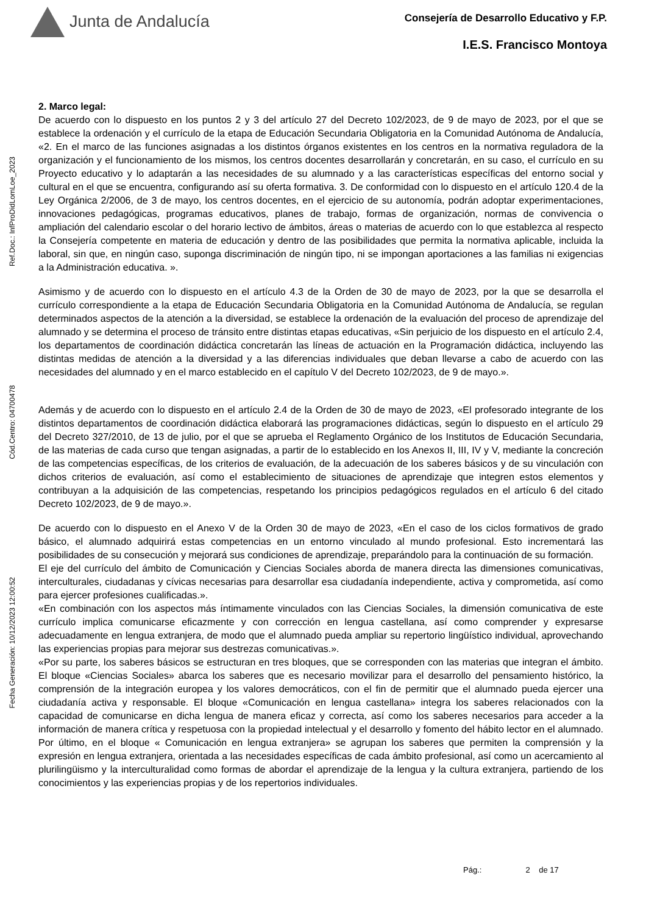Junta de Andalucía
Consejería de Desarrollo Educativo y F.P.
I.E.S. Francisco Montoya
Ref.Doc.: InfProDidLomLoe_2023
Cód.Centro: 04700478
Fecha Generación: 10/12/2023 12:00:52
2. Marco legal:
De acuerdo con lo dispuesto en los puntos 2 y 3 del artículo 27 del Decreto 102/2023, de 9 de mayo de 2023, por el que se establece la ordenación y el currículo de la etapa de Educación Secundaria Obligatoria en la Comunidad Autónoma de Andalucía, «2. En el marco de las funciones asignadas a los distintos órganos existentes en los centros en la normativa reguladora de la organización y el funcionamiento de los mismos, los centros docentes desarrollarán y concretarán, en su caso, el currículo en su Proyecto educativo y lo adaptarán a las necesidades de su alumnado y a las características específicas del entorno social y cultural en el que se encuentra, configurando así su oferta formativa. 3. De conformidad con lo dispuesto en el artículo 120.4 de la Ley Orgánica 2/2006, de 3 de mayo, los centros docentes, en el ejercicio de su autonomía, podrán adoptar experimentaciones, innovaciones pedagógicas, programas educativos, planes de trabajo, formas de organización, normas de convivencia o ampliación del calendario escolar o del horario lectivo de ámbitos, áreas o materias de acuerdo con lo que establezca al respecto la Consejería competente en materia de educación y dentro de las posibilidades que permita la normativa aplicable, incluida la laboral, sin que, en ningún caso, suponga discriminación de ningún tipo, ni se impongan aportaciones a las familias ni exigencias a la Administración educativa. ».
Asimismo y de acuerdo con lo dispuesto en el artículo 4.3 de la Orden de 30 de mayo de 2023, por la que se desarrolla el currículo correspondiente a la etapa de Educación Secundaria Obligatoria en la Comunidad Autónoma de Andalucía, se regulan determinados aspectos de la atención a la diversidad, se establece la ordenación de la evaluación del proceso de aprendizaje del alumnado y se determina el proceso de tránsito entre distintas etapas educativas, «Sin perjuicio de los dispuesto en el artículo 2.4, los departamentos de coordinación didáctica concretarán las líneas de actuación en la Programación didáctica, incluyendo las distintas medidas de atención a la diversidad y a las diferencias individuales que deban llevarse a cabo de acuerdo con las necesidades del alumnado y en el marco establecido en el capítulo V del Decreto 102/2023, de 9 de mayo.».
Además y de acuerdo con lo dispuesto en el artículo 2.4 de la Orden de 30 de mayo de 2023, «El profesorado integrante de los distintos departamentos de coordinación didáctica elaborará las programaciones didácticas, según lo dispuesto en el artículo 29 del Decreto 327/2010, de 13 de julio, por el que se aprueba el Reglamento Orgánico de los Institutos de Educación Secundaria, de las materias de cada curso que tengan asignadas, a partir de lo establecido en los Anexos II, III, IV y V, mediante la concreción de las competencias específicas, de los criterios de evaluación, de la adecuación de los saberes básicos y de su vinculación con dichos criterios de evaluación, así como el establecimiento de situaciones de aprendizaje que integren estos elementos y contribuyan a la adquisición de las competencias, respetando los principios pedagógicos regulados en el artículo 6 del citado Decreto 102/2023, de 9 de mayo.».
De acuerdo con lo dispuesto en el Anexo V de la Orden 30 de mayo de 2023, «En el caso de los ciclos formativos de grado básico, el alumnado adquirirá estas competencias en un entorno vinculado al mundo profesional. Esto incrementará las posibilidades de su consecución y mejorará sus condiciones de aprendizaje, preparándolo para la continuación de su formación.
El eje del currículo del ámbito de Comunicación y Ciencias Sociales aborda de manera directa las dimensiones comunicativas, interculturales, ciudadanas y cívicas necesarias para desarrollar esa ciudadanía independiente, activa y comprometida, así como para ejercer profesiones cualificadas.».
«En combinación con los aspectos más íntimamente vinculados con las Ciencias Sociales, la dimensión comunicativa de este currículo implica comunicarse eficazmente y con corrección en lengua castellana, así como comprender y expresarse adecuadamente en lengua extranjera, de modo que el alumnado pueda ampliar su repertorio lingüístico individual, aprovechando las experiencias propias para mejorar sus destrezas comunicativas.».
«Por su parte, los saberes básicos se estructuran en tres bloques, que se corresponden con las materias que integran el ámbito. El bloque «Ciencias Sociales» abarca los saberes que es necesario movilizar para el desarrollo del pensamiento histórico, la comprensión de la integración europea y los valores democráticos, con el fin de permitir que el alumnado pueda ejercer una ciudadanía activa y responsable. El bloque «Comunicación en lengua castellana» integra los saberes relacionados con la capacidad de comunicarse en dicha lengua de manera eficaz y correcta, así como los saberes necesarios para acceder a la información de manera crítica y respetuosa con la propiedad intelectual y el desarrollo y fomento del hábito lector en el alumnado. Por último, en el bloque « Comunicación en lengua extranjera» se agrupan los saberes que permiten la comprensión y la expresión en lengua extranjera, orientada a las necesidades específicas de cada ámbito profesional, así como un acercamiento al plurilingüismo y la interculturalidad como formas de abordar el aprendizaje de la lengua y la cultura extranjera, partiendo de los conocimientos y las experiencias propias y de los repertorios individuales.
Pág.: 2 de 17